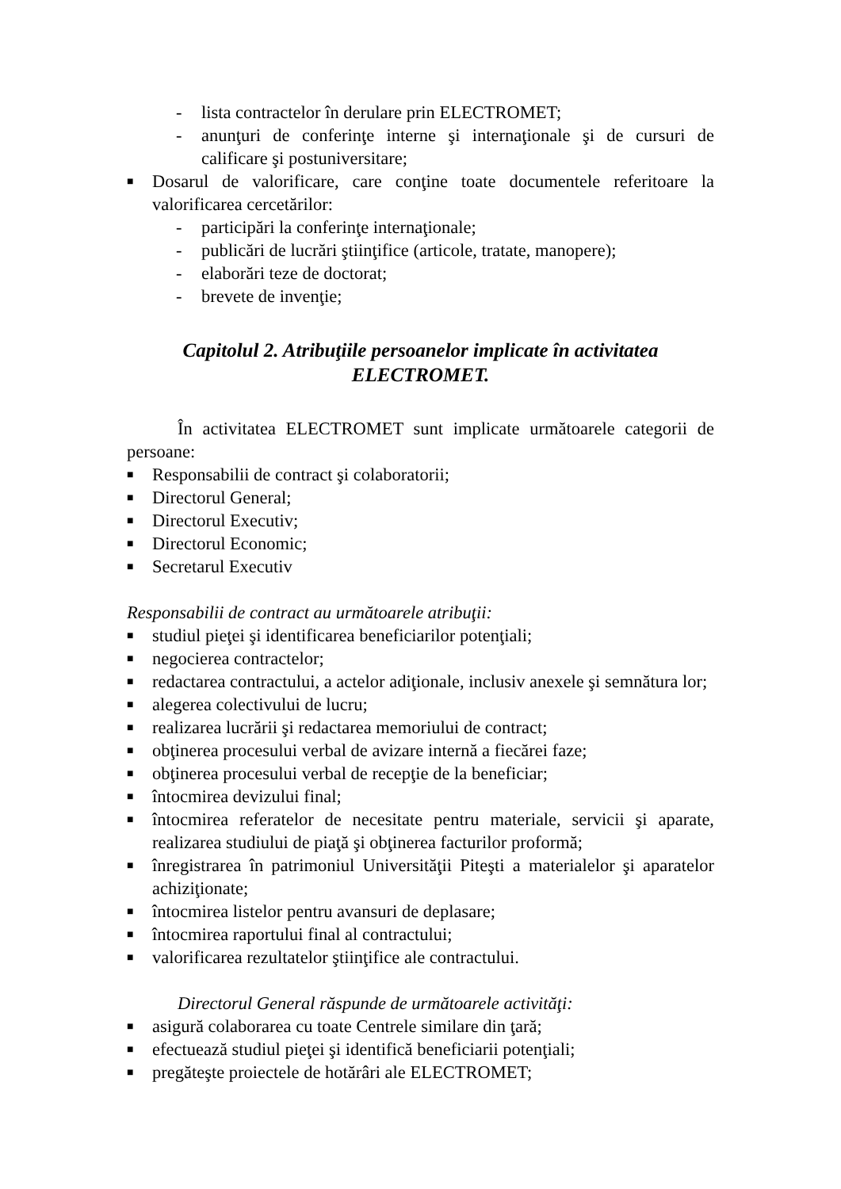- lista contractelor în derulare prin ELECTROMET;
- anunţuri de conferinţe interne şi internaţionale şi de cursuri de calificare şi postuniversitare;
■ Dosarul de valorificare, care conţine toate documentele referitoare la valorificarea cercetărilor:
- participări la conferinţe internaţionale;
- publicări de lucrări ştiinţifice (articole, tratate, manopere);
- elaborări teze de doctorat;
- brevete de invenţie;
Capitolul 2. Atribuţiile persoanelor implicate în activitatea ELECTROMET.
În activitatea ELECTROMET sunt implicate următoarele categorii de persoane:
■ Responsabilii de contract şi colaboratorii;
■ Directorul General;
■ Directorul Executiv;
■ Directorul Economic;
■ Secretarul Executiv
Responsabilii de contract au următoarele atribuţii:
■ studiul pieţei şi identificarea beneficiarilor potenţiali;
■ negocierea contractelor;
■ redactarea contractului, a actelor adiţionale, inclusiv anexele şi semnătura lor;
■ alegerea colectivului de lucru;
■ realizarea lucrării şi redactarea memoriului de contract;
■ obţinerea procesului verbal de avizare internă a fiecărei faze;
■ obţinerea procesului verbal de recepţie de la beneficiar;
■ întocmirea devizului final;
■ întocmirea referatelor de necesitate pentru materiale, servicii şi aparate, realizarea studiului de piaţă şi obţinerea facturilor proformă;
■ înregistrarea în patrimoniul Universităţii Piteşti a materialelor şi aparatelor achiziţionate;
■ întocmirea listelor pentru avansuri de deplasare;
■ întocmirea raportului final al contractului;
■ valorificarea rezultatelor ştiinţifice ale contractului.
Directorul General răspunde de următoarele activităţi:
■ asigură colaborarea cu toate Centrele similare din ţară;
■ efectuează studiul pieţei şi identifică beneficiarii potenţiali;
■ pregăteşte proiectele de hotărâri ale ELECTROMET;